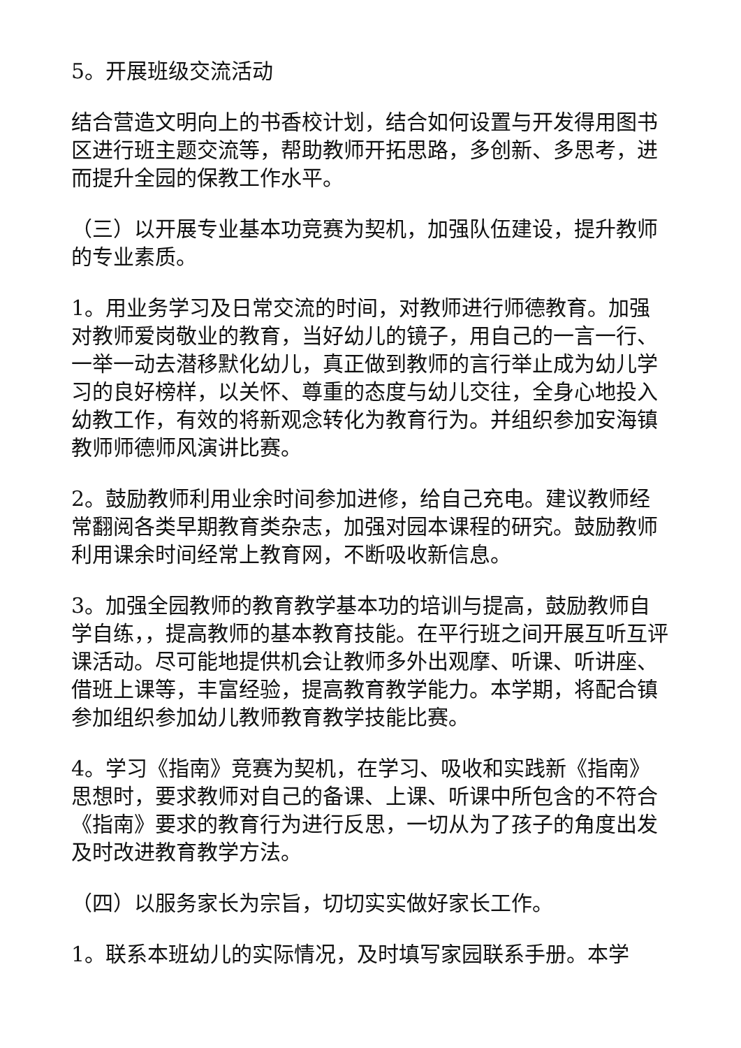5。开展班级交流活动
结合营造文明向上的书香校计划，结合如何设置与开发得用图书区进行班主题交流等，帮助教师开拓思路，多创新、多思考，进而提升全园的保教工作水平。
（三）以开展专业基本功竞赛为契机，加强队伍建设，提升教师的专业素质。
1。用业务学习及日常交流的时间，对教师进行师德教育。加强对教师爱岗敬业的教育，当好幼儿的镜子，用自己的一言一行、一举一动去潜移默化幼儿，真正做到教师的言行举止成为幼儿学习的良好榜样，以关怀、尊重的态度与幼儿交往，全身心地投入幼教工作，有效的将新观念转化为教育行为。并组织参加安海镇教师师德师风演讲比赛。
2。鼓励教师利用业余时间参加进修，给自己充电。建议教师经常翻阅各类早期教育类杂志，加强对园本课程的研究。鼓励教师利用课余时间经常上教育网，不断吸收新信息。
3。加强全园教师的教育教学基本功的培训与提高，鼓励教师自学自练，，提高教师的基本教育技能。在平行班之间开展互听互评课活动。尽可能地提供机会让教师多外出观摩、听课、听讲座、借班上课等，丰富经验，提高教育教学能力。本学期，将配合镇参加组织参加幼儿教师教育教学技能比赛。
4。学习《指南》竞赛为契机，在学习、吸收和实践新《指南》思想时，要求教师对自己的备课、上课、听课中所包含的不符合《指南》要求的教育行为进行反思，一切从为了孩子的角度出发及时改进教育教学方法。
（四）以服务家长为宗旨，切切实实做好家长工作。
1。联系本班幼儿的实际情况，及时填写家园联系手册。本学